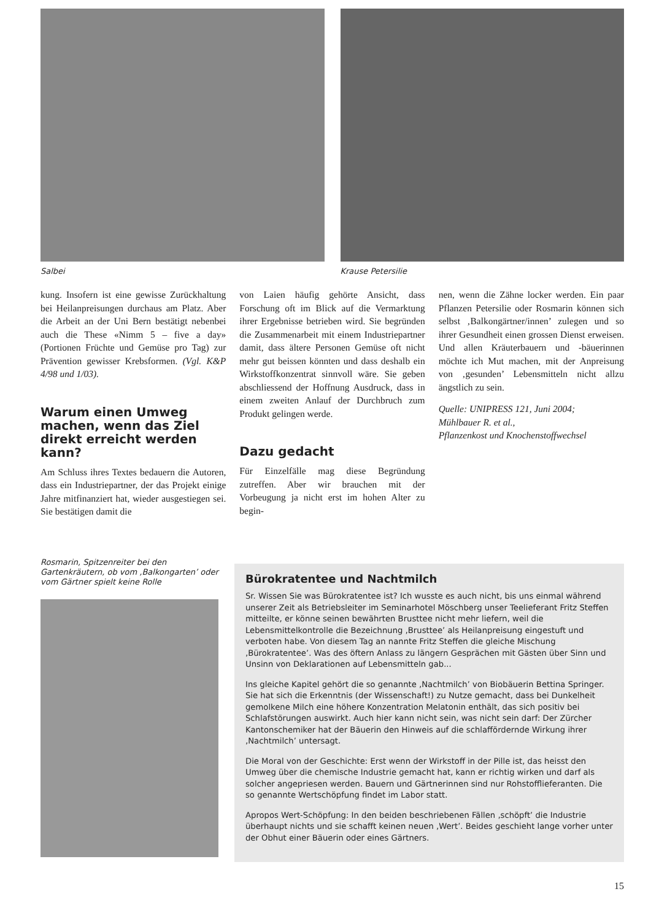Salbei Krause Petersilie
kung. Insofern ist eine gewisse Zurückhaltung bei Heilanpreisungen durchaus am Platz. Aber die Arbeit an der Uni Bern bestätigt nebenbei auch die These «Nimm 5 – five a day» (Portionen Früchte und Gemüse pro Tag) zur Prävention gewisser Krebsformen. (Vgl. K&P 4/98 und 1/03).
Warum einen Umweg machen, wenn das Ziel direkt erreicht werden kann?
Am Schluss ihres Textes bedauern die Autoren, dass ein Industriepartner, der das Projekt einige Jahre mitfinanziert hat, wieder ausgestiegen sei. Sie bestätigen damit die
von Laien häufig gehörte Ansicht, dass Forschung oft im Blick auf die Vermarktung ihrer Ergebnisse betrieben wird. Sie begründen die Zusammenarbeit mit einem Industriepartner damit, dass ältere Personen Gemüse oft nicht mehr gut beissen könnten und dass deshalb ein Wirkstoffkonzentrat sinnvoll wäre. Sie geben abschliessend der Hoffnung Ausdruck, dass in einem zweiten Anlauf der Durchbruch zum Produkt gelingen werde.
Dazu gedacht
Für Einzelfälle mag diese Begründung zutreffen. Aber wir brauchen mit der Vorbeugung ja nicht erst im hohen Alter zu begin-
nen, wenn die Zähne locker werden. Ein paar Pflanzen Petersilie oder Rosmarin können sich selbst ‚Balkongärtner/innen’ zulegen und so ihrer Gesundheit einen grossen Dienst erweisen. Und allen Kräuterbauern und -bäuerinnen möchte ich Mut machen, mit der Anpreisung von ‚gesunden’ Lebensmitteln nicht allzu ängstlich zu sein.
Quelle: UNIPRESS 121, Juni 2004;
Mühlbauer R. et al.,
Pflanzenkost und Knochenstoffwechsel
Rosmarin, Spitzenreiter bei den Gartenkräutern, ob vom ‚Balkongarten’ oder vom Gärtner spielt keine Rolle
Bürokratentee und Nachtmilch
Sr. Wissen Sie was Bürokratentee ist? Ich wusste es auch nicht, bis uns einmal während unserer Zeit als Betriebsleiter im Seminarhotel Möschberg unser Teelieferant Fritz Steffen mitteilte, er könne seinen bewährten Brusttee nicht mehr liefern, weil die Lebensmittelkontrolle die Bezeichnung ‚Brusttee’ als Heilanpreisung eingestuft und verboten habe. Von diesem Tag an nannte Fritz Steffen die gleiche Mischung ‚Bürokratentee’. Was des öftern Anlass zu längern Gesprächen mit Gästen über Sinn und Unsinn von Deklarationen auf Lebensmitteln gab...
Ins gleiche Kapitel gehört die so genannte ‚Nachtmilch’ von Biobäuerin Bettina Springer. Sie hat sich die Erkenntnis (der Wissenschaft!) zu Nutze gemacht, dass bei Dunkelheit gemolkene Milch eine höhere Konzentration Melatonin enthält, das sich positiv bei Schlafstörungen auswirkt. Auch hier kann nicht sein, was nicht sein darf: Der Zürcher Kantonschemiker hat der Bäuerin den Hinweis auf die schlaffördernde Wirkung ihrer ‚Nachtmilch’ untersagt.
Die Moral von der Geschichte: Erst wenn der Wirkstoff in der Pille ist, das heisst den Umweg über die chemische Industrie gemacht hat, kann er richtig wirken und darf als solcher angepriesen werden. Bauern und Gärtnerinnen sind nur Rohstofflieferanten. Die so genannte Wertschöpfung findet im Labor statt.
Apropos Wert-Schöpfung: In den beiden beschriebenen Fällen ‚schöpft’ die Industrie überhaupt nichts und sie schafft keinen neuen ‚Wert’. Beides geschieht lange vorher unter der Obhut einer Bäuerin oder eines Gärtners.
15